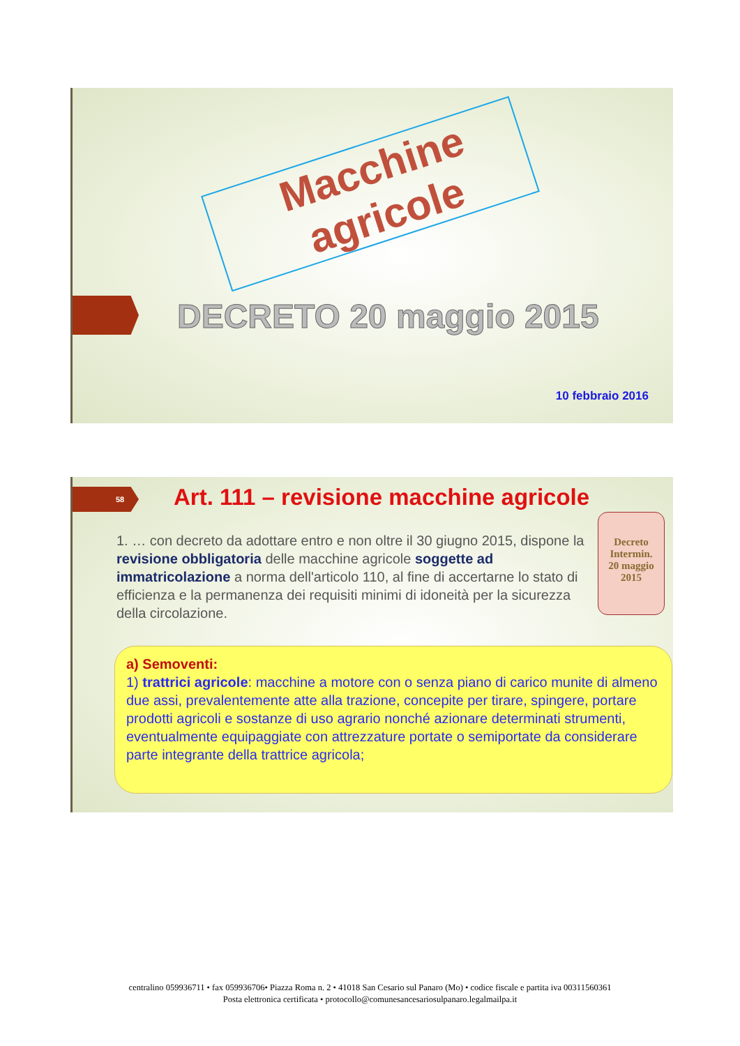Macchine agricole
DECRETO 20 maggio 2015
10 febbraio 2016
58
Art. 111 – revisione macchine agricole
1. … con decreto da adottare entro e non oltre il 30 giugno 2015, dispone la revisione obbligatoria delle macchine agricole soggette ad immatricolazione a norma dell'articolo 110, al fine di accertarne lo stato di efficienza e la permanenza dei requisiti minimi di idoneità per la sicurezza della circolazione.
Decreto
Intermin.
20 maggio
2015
a) Semoventi:
1) trattrici agricole: macchine a motore con o senza piano di carico munite di almeno due assi, prevalentemente atte alla trazione, concepite per tirare, spingere, portare prodotti agricoli e sostanze di uso agrario nonché azionare determinati strumenti, eventualmente equipaggiate con attrezzature portate o semiportate da considerare parte integrante della trattrice agricola;
centralino 059936711 • fax 059936706• Piazza Roma n. 2 • 41018 San Cesario sul Panaro (Mo) • codice fiscale e partita iva 00311560361
Posta elettronica certificata • protocollo@comunesancesariosulpanaro.legalmailpa.it